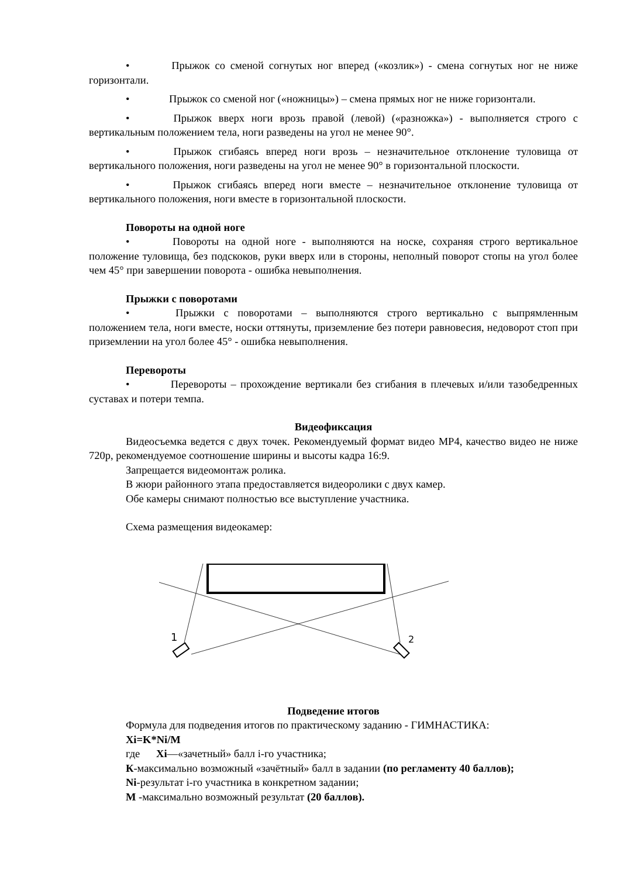• Прыжок со сменой согнутых ног вперед («козлик») - смена согнутых ног не ниже горизонтали.
• Прыжок со сменой ног («ножницы») – смена прямых ног не ниже горизонтали.
• Прыжок вверх ноги врозь правой (левой) («разножка») - выполняется строго с вертикальным положением тела, ноги разведены на угол не менее 90°.
• Прыжок сгибаясь вперед ноги врозь – незначительное отклонение туловища от вертикального положения, ноги разведены на угол не менее 90° в горизонтальной плоскости.
• Прыжок сгибаясь вперед ноги вместе – незначительное отклонение туловища от вертикального положения, ноги вместе в горизонтальной плоскости.
Повороты на одной ноге
• Повороты на одной ноге - выполняются на носке, сохраняя строго вертикальное положение туловища, без подскоков, руки вверх или в стороны, неполный поворот стопы на угол более чем 45° при завершении поворота - ошибка невыполнения.
Прыжки с поворотами
• Прыжки с поворотами – выполняются строго вертикально с выпрямленным положением тела, ноги вместе, носки оттянуты, приземление без потери равновесия, недоворот стоп при приземлении на угол более 45° - ошибка невыполнения.
Перевороты
• Перевороты – прохождение вертикали без сгибания в плечевых и/или тазобедренных суставах и потери темпа.
Видеофиксация
Видеосъемка ведется с двух точек. Рекомендуемый формат видео MP4, качество видео не ниже 720р, рекомендуемое соотношение ширины и высоты кадра 16:9.
Запрещается видеомонтаж ролика.
В жюри районного этапа предоставляется видеоролики с двух камер.
Обе камеры снимают полностью все выступление участника.
Схема размещения видеокамер:
1
2
Подведение итогов
Формула для подведения итогов по практическому заданию - ГИМНАСТИКА:
Xi=K*Ni/M
где Xi—«зачетный» балл i-го участника;
К-максимально возможный «зачётный» балл в задании (по регламенту 40 баллов);
Ni-результат i-го участника в конкретном задании;
М -максимально возможный результат (20 баллов).